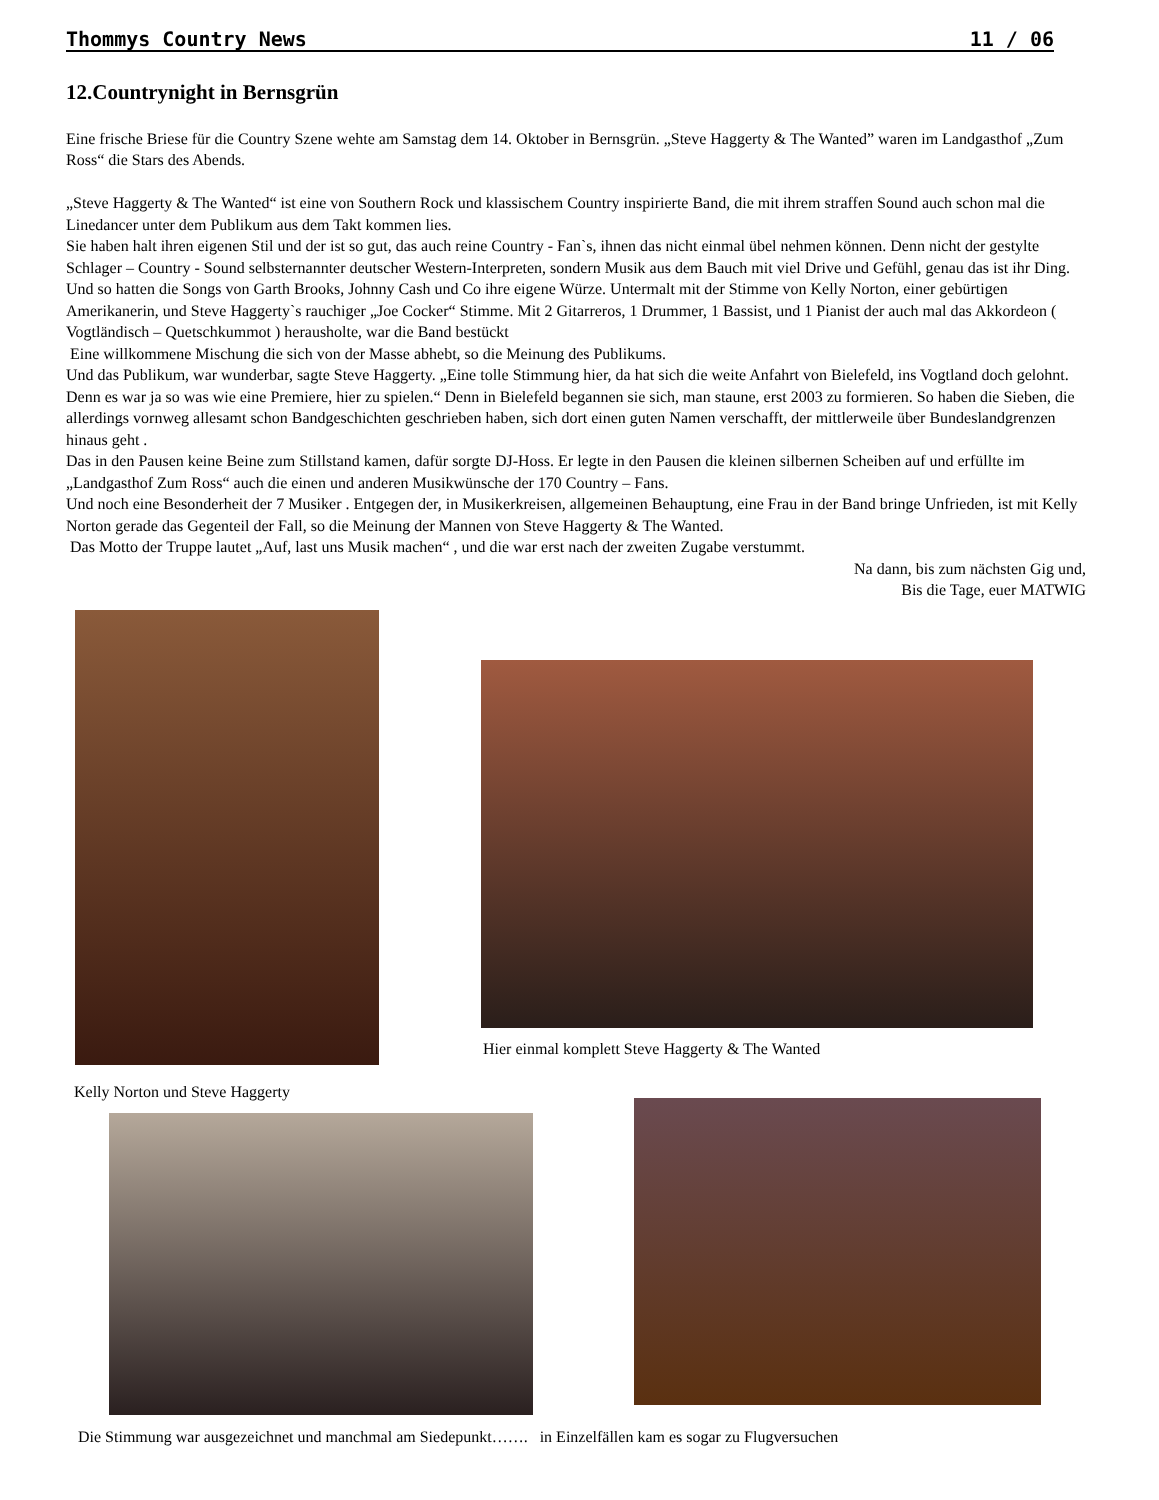Thommys Country News 11 / 06
12.Countrynight in Bernsgrün
Eine frische Briese für die Country Szene wehte am Samstag dem 14. Oktober in Bernsgrün. „Steve Haggerty & The Wanted” waren im Landgasthof „Zum Ross“ die Stars des Abends.
„Steve Haggerty & The Wanted“ ist eine von Southern Rock und klassischem Country inspirierte Band, die mit ihrem straffen Sound auch schon mal die Linedancer unter dem Publikum aus dem Takt kommen lies.
Sie haben halt ihren eigenen Stil und der ist so gut, das auch reine Country - Fan`s, ihnen das nicht einmal übel nehmen können. Denn nicht der gestylte Schlager – Country - Sound selbsternannter deutscher Western-Interpreten, sondern Musik aus dem Bauch mit viel Drive und Gefühl, genau das ist ihr Ding.
Und so hatten die Songs von Garth Brooks, Johnny Cash und Co ihre eigene Würze. Untermalt mit der Stimme von Kelly Norton, einer gebürtigen Amerikanerin, und Steve Haggerty`s rauchiger „Joe Cocker“ Stimme. Mit 2 Gitarreros, 1 Drummer, 1 Bassist, und 1 Pianist der auch mal das Akkordeon ( Vogtländisch – Quetschkummot ) herausholte, war die Band bestückt
Eine willkommene Mischung die sich von der Masse abhebt, so die Meinung des Publikums.
Und das Publikum, war wunderbar, sagte Steve Haggerty. „Eine tolle Stimmung hier, da hat sich die weite Anfahrt von Bielefeld, ins Vogtland doch gelohnt. Denn es war ja so was wie eine Premiere, hier zu spielen.“ Denn in Bielefeld begannen sie sich, man staune, erst 2003 zu formieren. So haben die Sieben, die allerdings vornweg allesamt schon Bandgeschichten geschrieben haben, sich dort einen guten Namen verschafft, der mittlerweile über Bundeslandgrenzen hinaus geht .
Das in den Pausen keine Beine zum Stillstand kamen, dafür sorgte DJ-Hoss. Er legte in den Pausen die kleinen silbernen Scheiben auf und erfüllte im „Landgasthof Zum Ross“ auch die einen und anderen Musikwünsche der 170 Country – Fans.
Und noch eine Besonderheit der 7 Musiker . Entgegen der, in Musikerkreisen, allgemeinen Behauptung, eine Frau in der Band bringe Unfrieden, ist mit Kelly Norton gerade das Gegenteil der Fall, so die Meinung der Mannen von Steve Haggerty & The Wanted.
Das Motto der Truppe lautet „Auf, last uns Musik machen“ , und die war erst nach der zweiten Zugabe verstummt.
Na dann, bis zum nächsten Gig und,
Bis die Tage, euer MATWIG
Hier einmal komplett Steve Haggerty & The Wanted
Kelly Norton und Steve Haggerty
Die Stimmung war ausgezeichnet und manchmal am Siedepunkt……. in Einzelfällen kam es sogar zu Flugversuchen